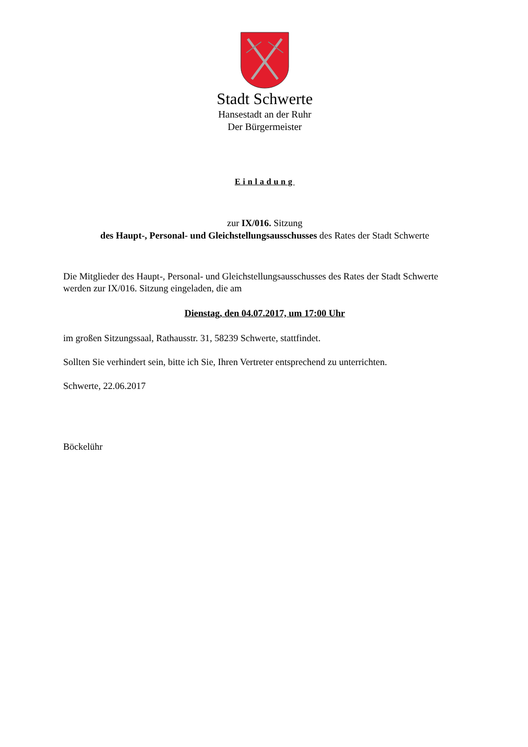Stadt Schwerte
Hansestadt an der Ruhr
Der Bürgermeister
Einladung
zur IX/016. Sitzung
des Haupt-, Personal- und Gleichstellungsausschusses des Rates der Stadt Schwerte
Die Mitglieder des Haupt-, Personal- und Gleichstellungsausschusses des Rates der Stadt Schwerte werden zur IX/016. Sitzung eingeladen, die am
Dienstag, den 04.07.2017, um 17:00 Uhr
im großen Sitzungssaal, Rathausstr. 31, 58239 Schwerte, stattfindet.
Sollten Sie verhindert sein, bitte ich Sie, Ihren Vertreter entsprechend zu unterrichten.
Schwerte, 22.06.2017
Böckelühr